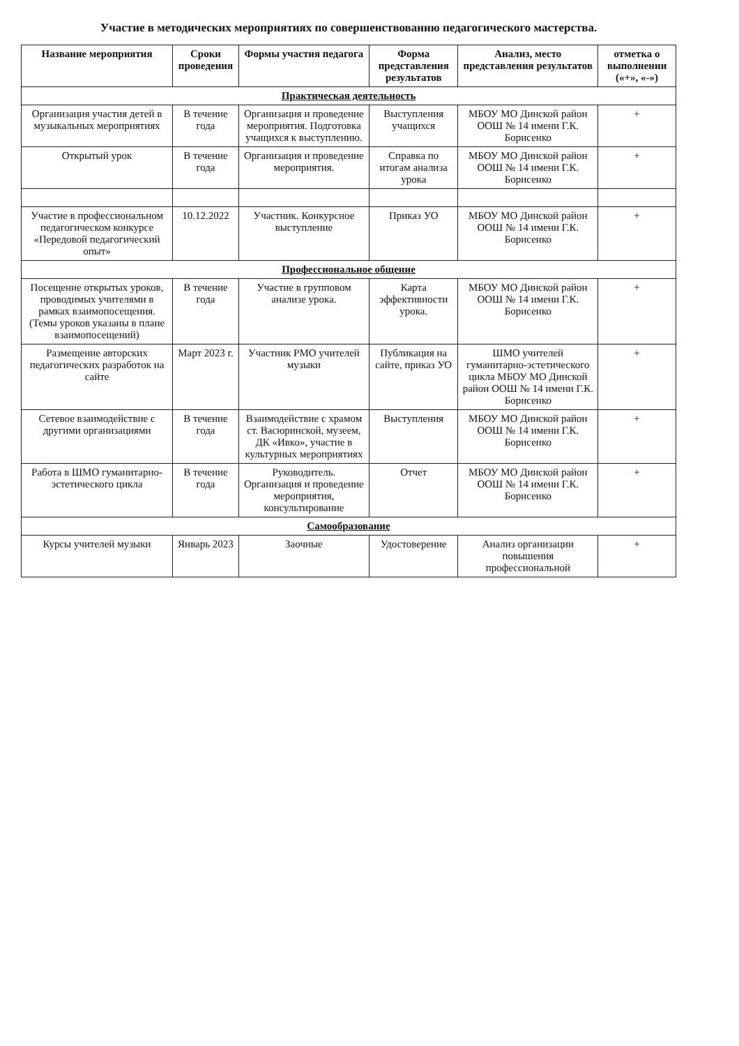Участие в методических мероприятиях по совершенствованию педагогического мастерства.
| Название мероприятия | Сроки проведения | Формы участия педагога | Форма представления результатов | Анализ, место представления результатов | отметка о выполнении («+», «-») |
| --- | --- | --- | --- | --- | --- |
| Практическая деятельность | | | | | |
| Организация участия детей в музыкальных мероприятиях | В течение года | Организация и проведение мероприятия. Подготовка учащихся к выступлению. | Выступления учащихся | МБОУ МО Динской район ООШ № 14 имени Г.К. Борисенко | + |
| Открытый урок | В течение года | Организация и проведение мероприятия. | Справка по итогам анализа урока | МБОУ МО Динской район ООШ № 14 имени Г.К. Борисенко | + |
| Участие в профессиональном педагогическом конкурсе «Передовой педагогический опыт» | 10.12.2022 | Участник. Конкурсное выступление | Приказ УО | МБОУ МО Динской район ООШ № 14 имени Г.К. Борисенко | + |
| Профессиональное общение | | | | | |
| Посещение открытых уроков, проводимых учителями в рамках взаимопосещения. (Темы уроков указаны в плане взаимопосещений) | В течение года | Участие в групповом анализе урока. | Карта эффективности урока. | МБОУ МО Динской район ООШ № 14 имени Г.К. Борисенко | + |
| Размещение авторских педагогических разработок на сайте | Март 2023 г. | Участник РМО учителей музыки | Публикация на сайте, приказ УО | ШМО учителей гуманитарно-эстетического цикла МБОУ МО Динской район ООШ № 14 имени Г.К. Борисенко | + |
| Сетевое взаимодействие с другими организациями | В течение года | Взаимодействие с храмом ст. Васюринской, музеем, ДК «Ивко», участие в культурных мероприятиях | Выступления | МБОУ МО Динской район ООШ № 14 имени Г.К. Борисенко | + |
| Работа в ШМО гуманитарно-эстетического цикла | В течение года | Руководитель. Организация и проведение мероприятия, консультирование | Отчет | МБОУ МО Динской район ООШ № 14 имени Г.К. Борисенко | + |
| Самообразование | | | | | |
| Курсы учителей музыки | Январь 2023 | Заочные | Удостоверение | Анализ организации повышения профессиональной | + |